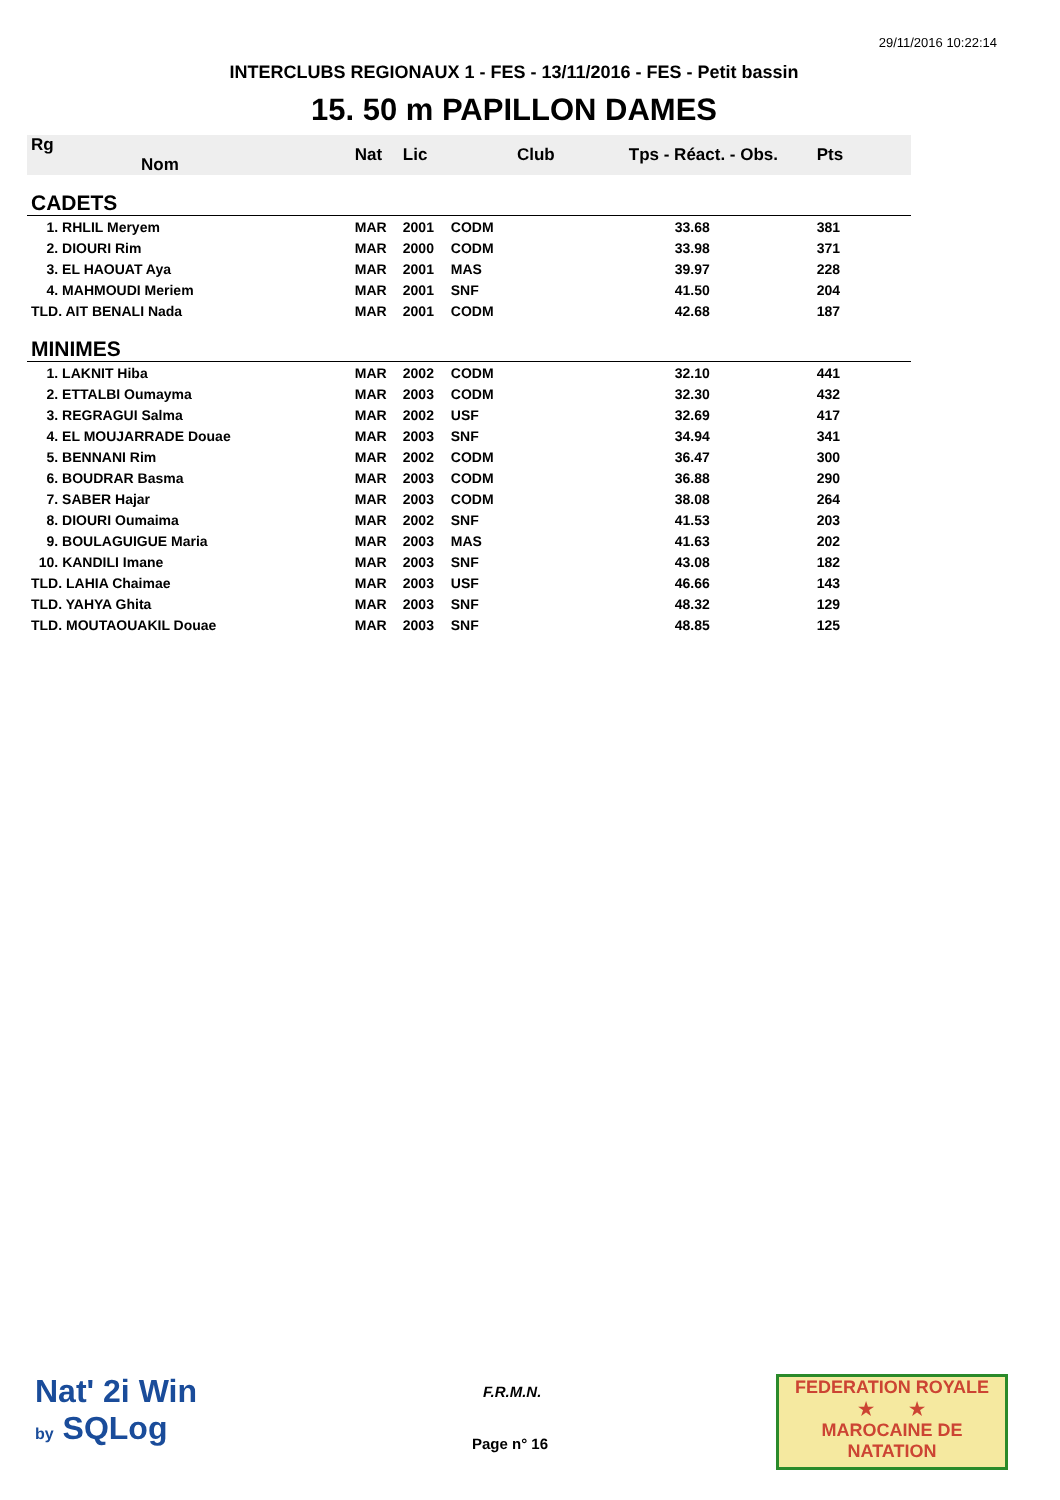29/11/2016 10:22:14
INTERCLUBS REGIONAUX 1 - FES - 13/11/2016 - FES - Petit bassin
15. 50 m PAPILLON DAMES
| Rg Nom | | Nat | Lic | Club | Tps - Réact. - Obs. | Pts |
| --- | --- | --- | --- | --- | --- | --- |
| CADETS | | | | | | |
| 1. RHLIL Meryem | | MAR | 2001 | CODM | 33.68 | 381 |
| 2. DIOURI Rim | | MAR | 2000 | CODM | 33.98 | 371 |
| 3. EL HAOUAT Aya | | MAR | 2001 | MAS | 39.97 | 228 |
| 4. MAHMOUDI Meriem | | MAR | 2001 | SNF | 41.50 | 204 |
| TLD. AIT BENALI Nada | | MAR | 2001 | CODM | 42.68 | 187 |
| MINIMES | | | | | | |
| 1. LAKNIT Hiba | | MAR | 2002 | CODM | 32.10 | 441 |
| 2. ETTALBI Oumayma | | MAR | 2003 | CODM | 32.30 | 432 |
| 3. REGRAGUI Salma | | MAR | 2002 | USF | 32.69 | 417 |
| 4. EL MOUJARRADE Douae | | MAR | 2003 | SNF | 34.94 | 341 |
| 5. BENNANI Rim | | MAR | 2002 | CODM | 36.47 | 300 |
| 6. BOUDRAR Basma | | MAR | 2003 | CODM | 36.88 | 290 |
| 7. SABER Hajar | | MAR | 2003 | CODM | 38.08 | 264 |
| 8. DIOURI Oumaima | | MAR | 2002 | SNF | 41.53 | 203 |
| 9. BOULAGUIGUE Maria | | MAR | 2003 | MAS | 41.63 | 202 |
| 10. KANDILI Imane | | MAR | 2003 | SNF | 43.08 | 182 |
| TLD. LAHIA Chaimae | | MAR | 2003 | USF | 46.66 | 143 |
| TLD. YAHYA Ghita | | MAR | 2003 | SNF | 48.32 | 129 |
| TLD. MOUTAOUAKIL Douae | | MAR | 2003 | SNF | 48.85 | 125 |
Nat' 2i Win
by SQLog
F.R.M.N.
Page n° 16
FEDERATION ROYALE
★ ★
MAROCAINE DE NATATION